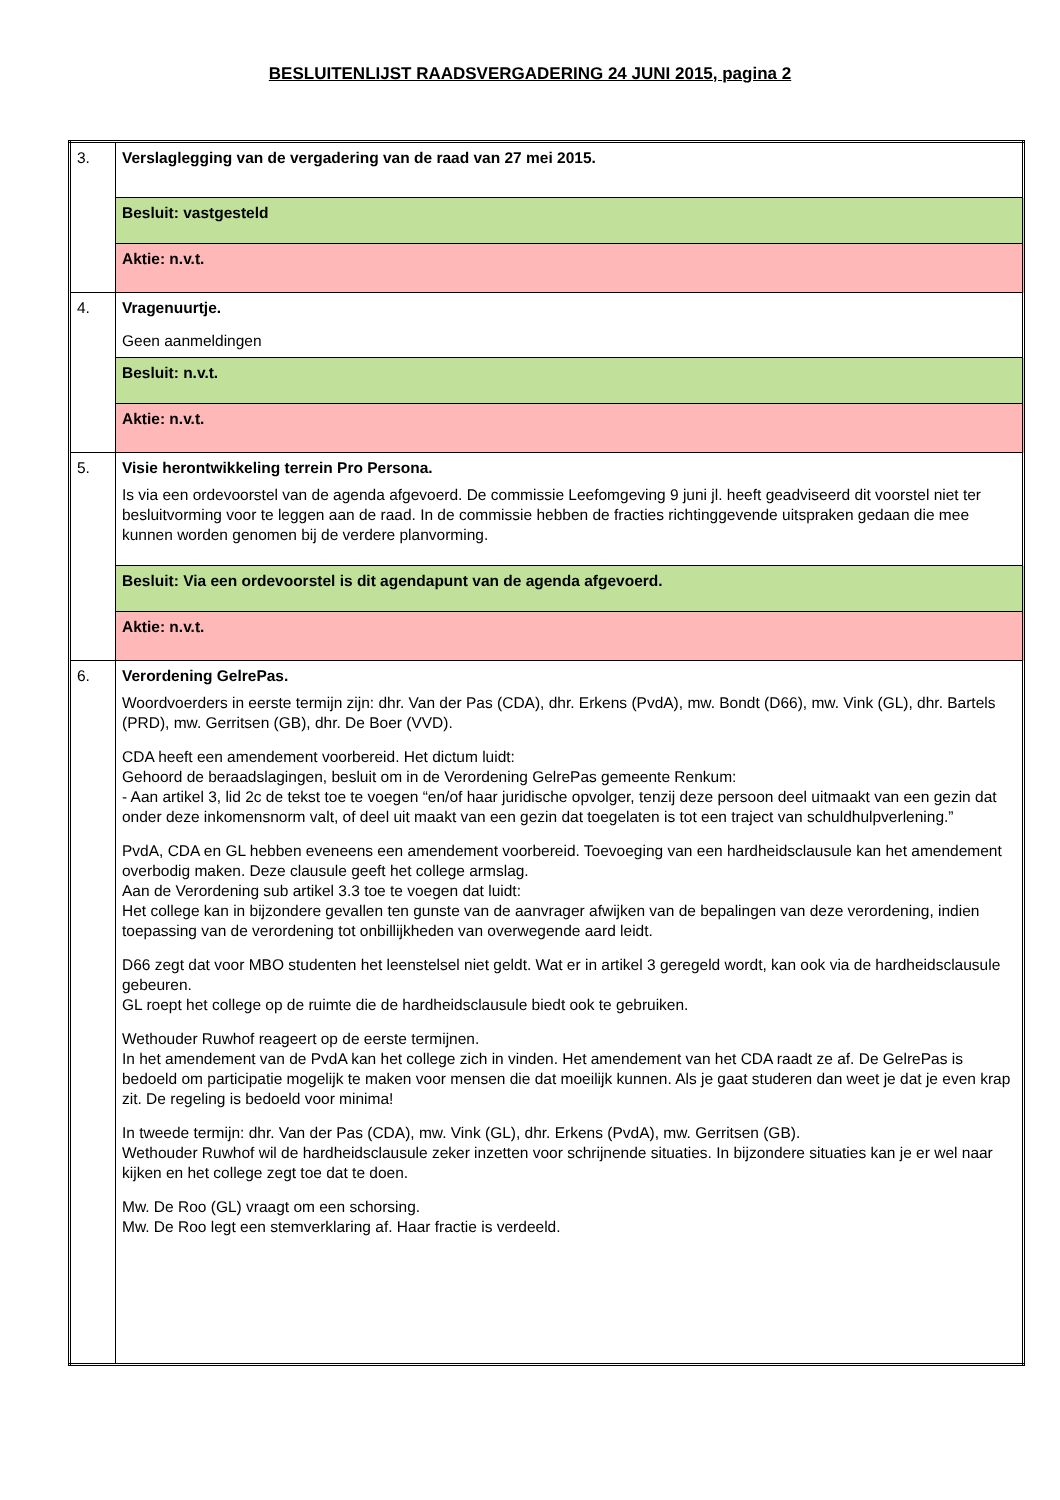BESLUITENLIJST RAADSVERGADERING 24 JUNI 2015, pagina 2
| 3. | Verslaglegging van de vergadering van de raad van 27 mei 2015. |
| | Besluit: vastgesteld |
| | Aktie: n.v.t. |
| 4. | Vragenuurtje. Geen aanmeldingen |
| | Besluit: n.v.t. |
| | Aktie: n.v.t. |
| 5. | Visie herontwikkeling terrein Pro Persona. Is via een ordevoorstel van de agenda afgevoerd. De commissie Leefomgeving 9 juni jl. heeft geadviseerd dit voorstel niet ter besluitvorming voor te leggen aan de raad. In de commissie hebben de fracties richtinggevende uitspraken gedaan die mee kunnen worden genomen bij de verdere planvorming. |
| | Besluit: Via een ordevoorstel is dit agendapunt van de agenda afgevoerd. |
| | Aktie: n.v.t. |
| 6. | Verordening GelrePas. Woordvoerders in eerste termijn zijn: dhr. Van der Pas (CDA), dhr. Erkens (PvdA), mw. Bondt (D66), mw. Vink (GL), dhr. Bartels (PRD), mw. Gerritsen (GB), dhr. De Boer (VVD). CDA heeft een amendement voorbereid. Het dictum luidt: Gehoord de beraadslagingen, besluit om in de Verordening GelrePas gemeente Renkum: - Aan artikel 3, lid 2c de tekst toe te voegen “en/of haar juridische opvolger, tenzij deze persoon deel uitmaakt van een gezin dat onder deze inkomensnorm valt, of deel uit maakt van een gezin dat toegelaten is tot een traject van schuldhulpverlening.” PvdA, CDA en GL hebben eveneens een amendement voorbereid. Toevoeging van een hardheidsclausule kan het amendement overbodig maken. Deze clausule geeft het college armslag. Aan de Verordening sub artikel 3.3 toe te voegen dat luidt: Het college kan in bijzondere gevallen ten gunste van de aanvrager afwijken van de bepalingen van deze verordening, indien toepassing van de verordening tot onbillijkheden van overwegende aard leidt. D66 zegt dat voor MBO studenten het leenstelsel niet geldt. Wat er in artikel 3 geregeld wordt, kan ook via de hardheidsclausule gebeuren. GL roept het college op de ruimte die de hardheidsclausule biedt ook te gebruiken. Wethouder Ruwhof reageert op de eerste termijnen. In het amendement van de PvdA kan het college zich in vinden. Het amendement van het CDA raadt ze af. De GelrePas is bedoeld om participatie mogelijk te maken voor mensen die dat moeilijk kunnen. Als je gaat studeren dan weet je dat je even krap zit. De regeling is bedoeld voor minima! In tweede termijn: dhr. Van der Pas (CDA), mw. Vink (GL), dhr. Erkens (PvdA), mw. Gerritsen (GB). Wethouder Ruwhof wil de hardheidsclausule zeker inzetten voor schrijnende situaties. In bijzondere situaties kan je er wel naar kijken en het college zegt toe dat te doen. Mw. De Roo (GL) vraagt om een schorsing. Mw. De Roo legt een stemverklaring af. Haar fractie is verdeeld. |